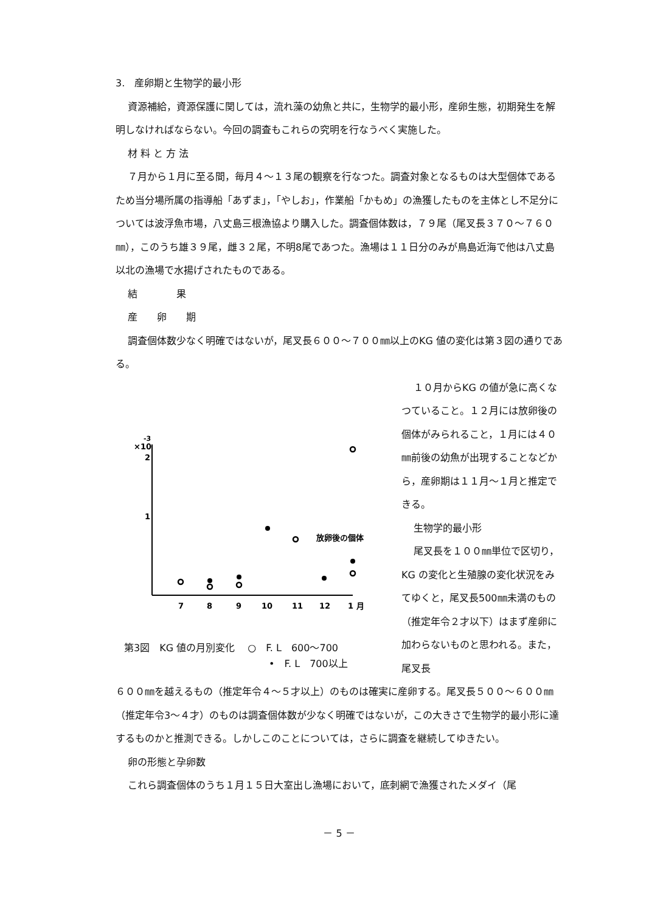3.　産卵期と生物学的最小形
資源補給，資源保護に関しては，流れ藻の幼魚と共に，生物学的最小形，産卵生態，初期発生を解明しなければならない。今回の調査もこれらの究明を行なうべく実施した。
材 料 と 方 法
７月から１月に至る間，毎月４～１３尾の観察を行なつた。調査対象となるものは大型個体であるため当分場所属の指導船「あずま」，「やしお」，作業船「かもめ」の漁獲したものを主体とし不足分については波浮魚市場，八丈島三根漁協より購入した。調査個体数は，７９尾（尾叉長３７０～７６０㎜），このうち雄３９尾，雌３２尾，不明8尾であつた。漁場は１１日分のみが鳥島近海で他は八丈島以北の漁場で水揚げされたものである。
結　　　　果
産　　卵　　期
調査個体数少なく明確ではないが，尾叉長６００～７００㎜以上のKG 値の変化は第３図の通りである。
×10
-3
2
1
放卵後の個体
7
8
9
10
11
12
1 月
第3図　KG 値の月別変化　 ○　F. L　600～700
•　F. L　700以上
１０月からKG の値が急に高くなつていること。１２月には放卵後の個体がみられること，１月には４０㎜前後の幼魚が出現することなどから，産卵期は１１月～１月と推定できる。
生物学的最小形
尾叉長を１００㎜単位で区切り，KG の変化と生殖腺の変化状況をみてゆくと，尾叉長500㎜未満のもの（推定年令２才以下）はまず産卵に加わらないものと思われる。また，尾叉長
６００㎜を越えるもの（推定年令４～５才以上）のものは確実に産卵する。尾叉長５００～６００㎜（推定年令3～４才）のものは調査個体数が少なく明確ではないが，この大きさで生物学的最小形に達するものかと推測できる。しかしこのことについては，さらに調査を継続してゆきたい。
卵の形態と孕卵数
これら調査個体のうち１月１５日大室出し漁場において，底刺網で漁獲されたメダイ（尾
－ 5 －